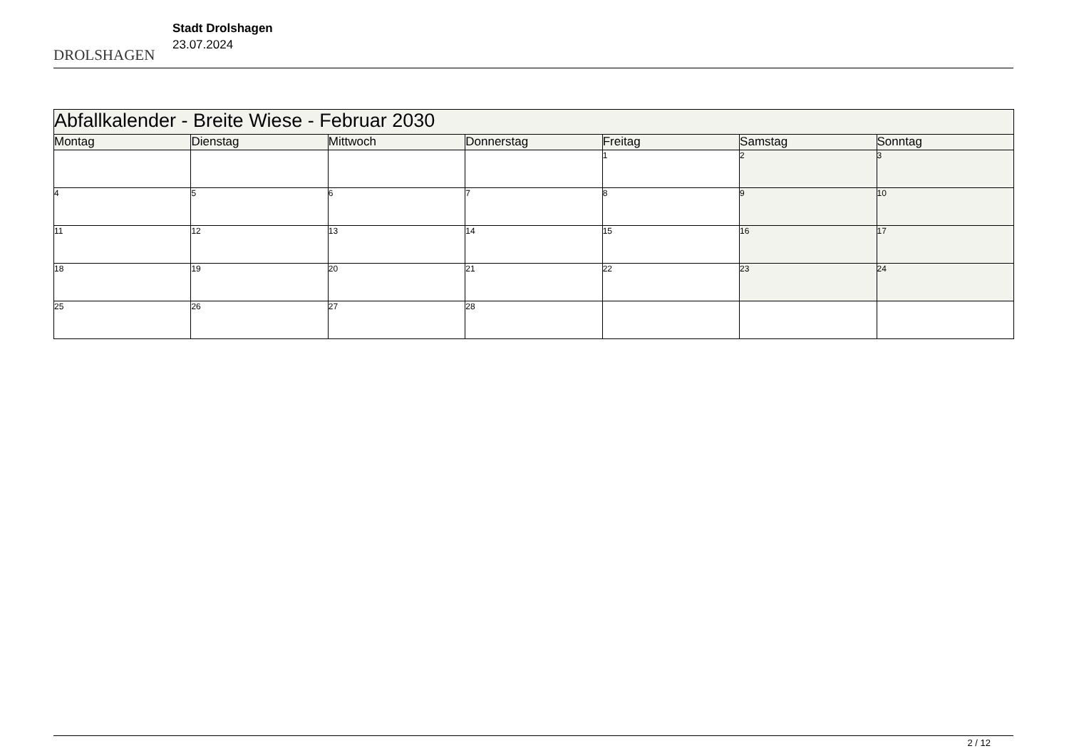DROLSHAGEN
Stadt Drolshagen
23.07.2024
| Abfallkalender - Breite Wiese - Februar 2030 | | | | | | |
| --- | --- | --- | --- | --- | --- | --- |
| Montag | Dienstag | Mittwoch | Donnerstag | Freitag | Samstag | Sonntag |
| | | | | 1 | 2 | 3 |
| 4 | 5 | 6 | 7 | 8 | 9 | 10 |
| 11 | 12 | 13 | 14 | 15 | 16 | 17 |
| 18 | 19 | 20 | 21 | 22 | 23 | 24 |
| 25 | 26 | 27 | 28 | | | |
2 / 12